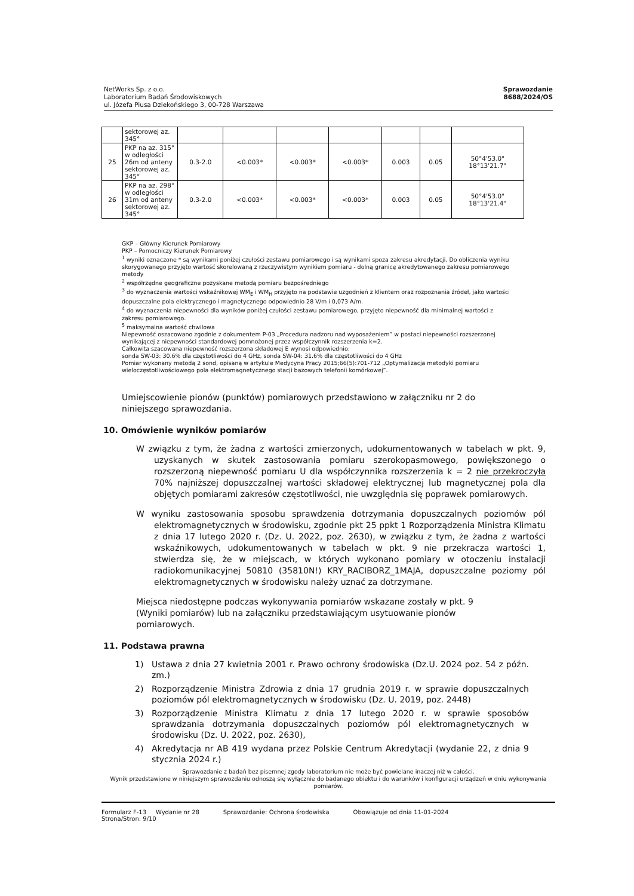NetWorks Sp. z o.o.
Laboratorium Badań Środowiskowych
ul. Józefa Piusa Dziekońskiego 3, 00-728 Warszawa
Sprawozdanie
8688/2024/OS
| | sektorowej az. 345° | | | | | | | |
| 25 | PKP na az. 315° w odległości 26m od anteny sektorowej az. 345° | 0.3-2.0 | <0.003* | <0.003* | <0.003* | 0.003 | 0.05 | 50°4'53.0" 18°13'21.7" |
| 26 | PKP na az. 298° w odległości 31m od anteny sektorowej az. 345° | 0.3-2.0 | <0.003* | <0.003* | <0.003* | 0.003 | 0.05 | 50°4'53.0" 18°13'21.4" |
GKP – Główny Kierunek Pomiarowy
PKP – Pomocniczy Kierunek Pomiarowy
<sup>1</sup> wyniki oznaczone * są wynikami poniżej czułości zestawu pomiarowego i są wynikami spoza zakresu akredytacji. Do obliczenia wyniku skorygowanego przyjęto wartość skorelowaną z rzeczywistym wynikiem pomiaru - dolną granicę akredytowanego zakresu pomiarowego metody
<sup>2</sup> współrzędne geograficzne pozyskane metodą pomiaru bezpośredniego
<sup>3</sup> do wyznaczenia wartości wskaźnikowej WM<sub>E</sub> i WM<sub>H</sub> przyjęto na podstawie uzgodnień z klientem oraz rozpoznania źródeł, jako wartości dopuszczalne pola elektrycznego i magnetycznego odpowiednio 28 V/m i 0,073 A/m.
<sup>4</sup> do wyznaczenia niepewności dla wyników poniżej czułości zestawu pomiarowego, przyjęto niepewność dla minimalnej wartości z zakresu pomiarowego.
<sup>5</sup> maksymalna wartość chwilowa
Niepewność oszacowano zgodnie z dokumentem P-03 „Procedura nadzoru nad wyposażeniem” w postaci niepewności rozszerzonej wynikającej z niepewności standardowej pomnożonej przez współczynnik rozszerzenia k=2.
Całkowita szacowana niepewność rozszerzona składowej E wynosi odpowiednio:
sonda SW-03: 30.6% dla częstotliwości do 4 GHz, sonda SW-04: 31.6% dla częstotliwości do 4 GHz
Pomiar wykonany metodą 2 sond, opisaną w artykule Medycyna Pracy 2015;66(5):701-712 „Optymalizacja metodyki pomiaru wieloczęstotliwościowego pola elektromagnetycznego stacji bazowych telefonii komórkowej”.
Umiejscowienie pionów (punktów) pomiarowych przedstawiono w załączniku nr 2 do niniejszego sprawozdania.
10. Omówienie wyników pomiarów
W związku z tym, że żadna z wartości zmierzonych, udokumentowanych w tabelach w pkt. 9, uzyskanych w skutek zastosowania pomiaru szerokopasmowego, powiększonego o rozszerzoną niepewność pomiaru U dla współczynnika rozszerzenia k = 2 nie przekroczyła 70% najniższej dopuszczalnej wartości składowej elektrycznej lub magnetycznej pola dla objętych pomiarami zakresów częstotliwości, nie uwzględnia się poprawek pomiarowych.
W wyniku zastosowania sposobu sprawdzenia dotrzymania dopuszczalnych poziomów pól elektromagnetycznych w środowisku, zgodnie pkt 25 ppkt 1 Rozporządzenia Ministra Klimatu z dnia 17 lutego 2020 r. (Dz. U. 2022, poz. 2630), w związku z tym, że żadna z wartości wskaźnikowych, udokumentowanych w tabelach w pkt. 9 nie przekracza wartości 1, stwierdza się, że w miejscach, w których wykonano pomiary w otoczeniu instalacji radiokomunikacyjnej 50810 (35810N!) KRY_RACIBORZ_1MAJA, dopuszczalne poziomy pól elektromagnetycznych w środowisku należy uznać za dotrzymane.
Miejsca niedostępne podczas wykonywania pomiarów wskazane zostały w pkt. 9 (Wyniki pomiarów) lub na załączniku przedstawiającym usytuowanie pionów pomiarowych.
11. Podstawa prawna
1) Ustawa z dnia 27 kwietnia 2001 r. Prawo ochrony środowiska (Dz.U. 2024 poz. 54 z późn. zm.)
2) Rozporządzenie Ministra Zdrowia z dnia 17 grudnia 2019 r. w sprawie dopuszczalnych poziomów pól elektromagnetycznych w środowisku (Dz. U. 2019, poz. 2448)
3) Rozporządzenie Ministra Klimatu z dnia 17 lutego 2020 r. w sprawie sposobów sprawdzania dotrzymania dopuszczalnych poziomów pól elektromagnetycznych w środowisku (Dz. U. 2022, poz. 2630),
4) Akredytacja nr AB 419 wydana przez Polskie Centrum Akredytacji (wydanie 22, z dnia 9 stycznia 2024 r.)
Sprawozdanie z badań bez pisemnej zgody laboratorium nie może być powielane inaczej niż w całości.
Wynik przedstawione w niniejszym sprawozdaniu odnoszą się wyłącznie do badanego obiektu i do warunków i konfiguracji urządzeń w dniu wykonywania pomiarów.
Formularz F-13 Wydanie nr 28
Strona/Stron: 9/10
Sprawozdanie: Ochrona środowiska
Obowiązuje od dnia 11-01-2024